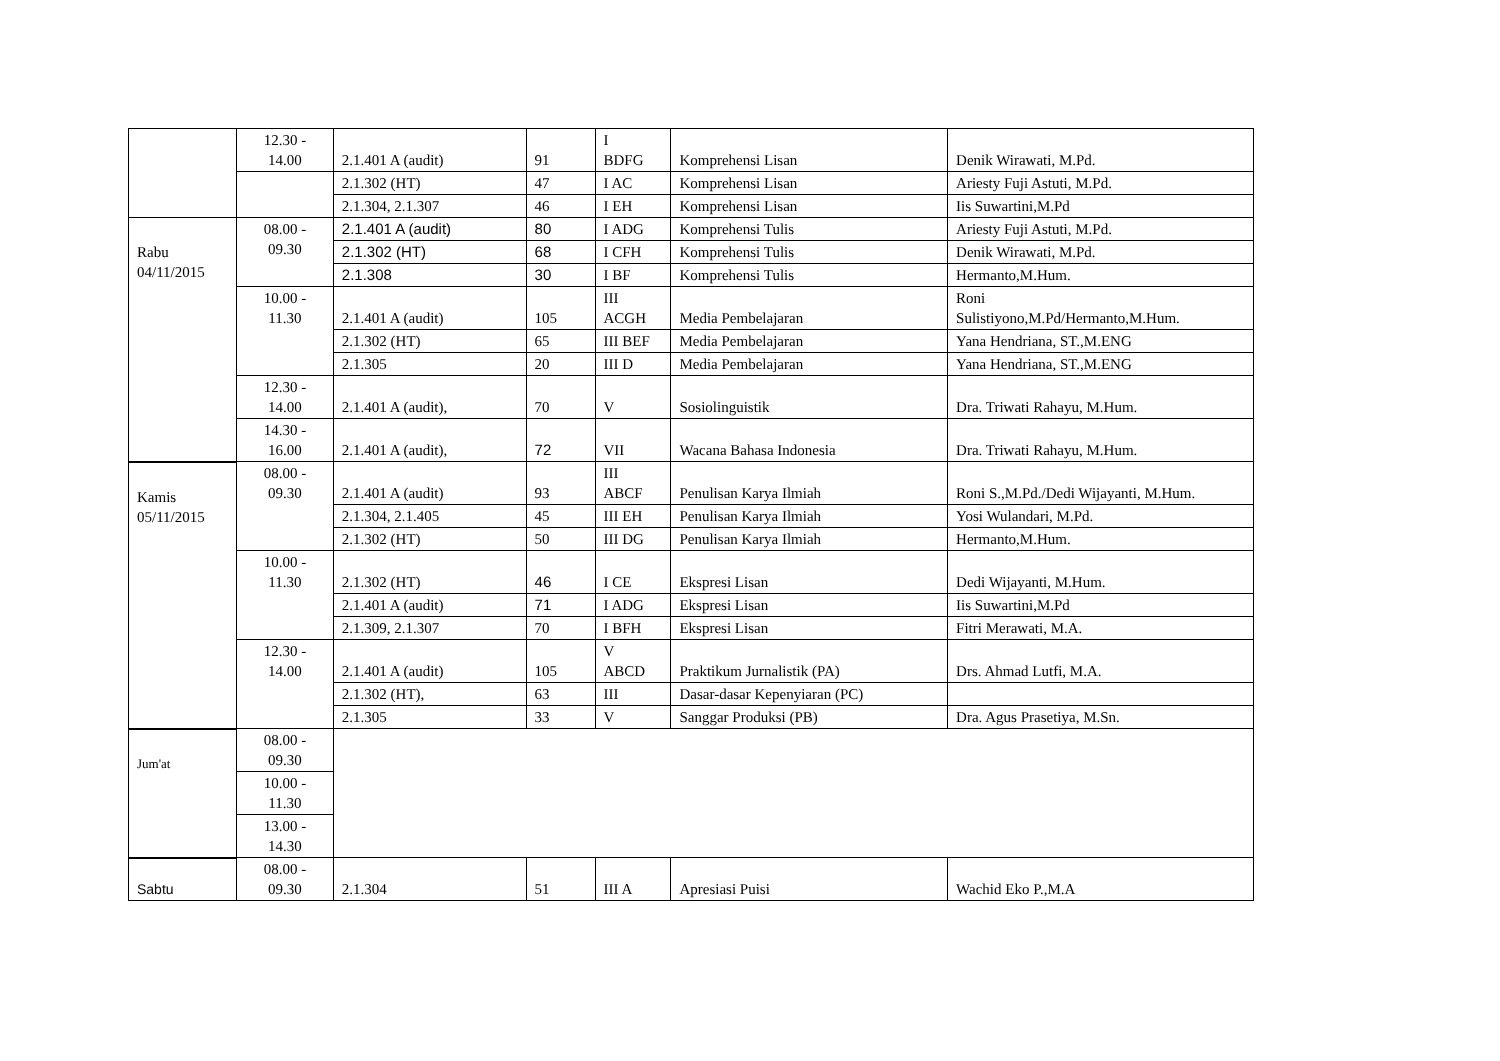| | 12.30 - 14.00 | 2.1.401 A (audit) | 91 | I BDFG | Komprehensi Lisan | Denik Wirawati, M.Pd. |
| | | 2.1.302 (HT) | 47 | I AC | Komprehensi Lisan | Ariesty Fuji Astuti, M.Pd. |
| | | 2.1.304, 2.1.307 | 46 | I EH | Komprehensi Lisan | Iis Suwartini,M.Pd |
| Rabu 04/11/2015 | 08.00 - 09.30 | 2.1.401 A (audit) | 80 | I ADG | Komprehensi Tulis | Ariesty Fuji Astuti, M.Pd. |
| | | 2.1.302 (HT) | 68 | I CFH | Komprehensi Tulis | Denik Wirawati, M.Pd. |
| | | 2.1.308 | 30 | I BF | Komprehensi Tulis | Hermanto,M.Hum. |
| | 10.00 - 11.30 | 2.1.401 A (audit) | 105 | III ACGH | Media Pembelajaran | Roni Sulistiyono,M.Pd/Hermanto,M.Hum. |
| | | 2.1.302 (HT) | 65 | III BEF | Media Pembelajaran | Yana Hendriana, ST.,M.ENG |
| | | 2.1.305 | 20 | III D | Media Pembelajaran | Yana Hendriana, ST.,M.ENG |
| | 12.30 - 14.00 | 2.1.401 A (audit), | 70 | V | Sosiolinguistik | Dra. Triwati Rahayu, M.Hum. |
| | 14.30 - 16.00 | 2.1.401 A (audit), | 72 | VII | Wacana Bahasa Indonesia | Dra. Triwati Rahayu, M.Hum. |
| Kamis 05/11/2015 | 08.00 - 09.30 | 2.1.401 A (audit) | 93 | III ABCF | Penulisan Karya Ilmiah | Roni S.,M.Pd./Dedi Wijayanti, M.Hum. |
| | | 2.1.304, 2.1.405 | 45 | III EH | Penulisan Karya Ilmiah | Yosi Wulandari, M.Pd. |
| | | 2.1.302 (HT) | 50 | III DG | Penulisan Karya Ilmiah | Hermanto,M.Hum. |
| | 10.00 - 11.30 | 2.1.302 (HT) | 46 | I CE | Ekspresi Lisan | Dedi Wijayanti, M.Hum. |
| | | 2.1.401 A (audit) | 71 | I ADG | Ekspresi Lisan | Iis Suwartini,M.Pd |
| | | 2.1.309, 2.1.307 | 70 | I BFH | Ekspresi Lisan | Fitri Merawati, M.A. |
| | 12.30 - 14.00 | 2.1.401 A (audit) | 105 | V ABCD | Praktikum Jurnalistik (PA) | Drs. Ahmad Lutfi, M.A. |
| | | 2.1.302 (HT), | 63 | III | Dasar-dasar Kepenyiaran (PC) | |
| | | 2.1.305 | 33 | V | Sanggar Produksi (PB) | Dra. Agus Prasetiya, M.Sn. |
| Jum'at | 08.00 - 09.30 | | | | | |
| | 10.00 - 11.30 | | | | | |
| | 13.00 - 14.30 | | | | | |
| Sabtu | 08.00 - 09.30 | 2.1.304 | 51 | III A | Apresiasi Puisi | Wachid Eko P.,M.A |